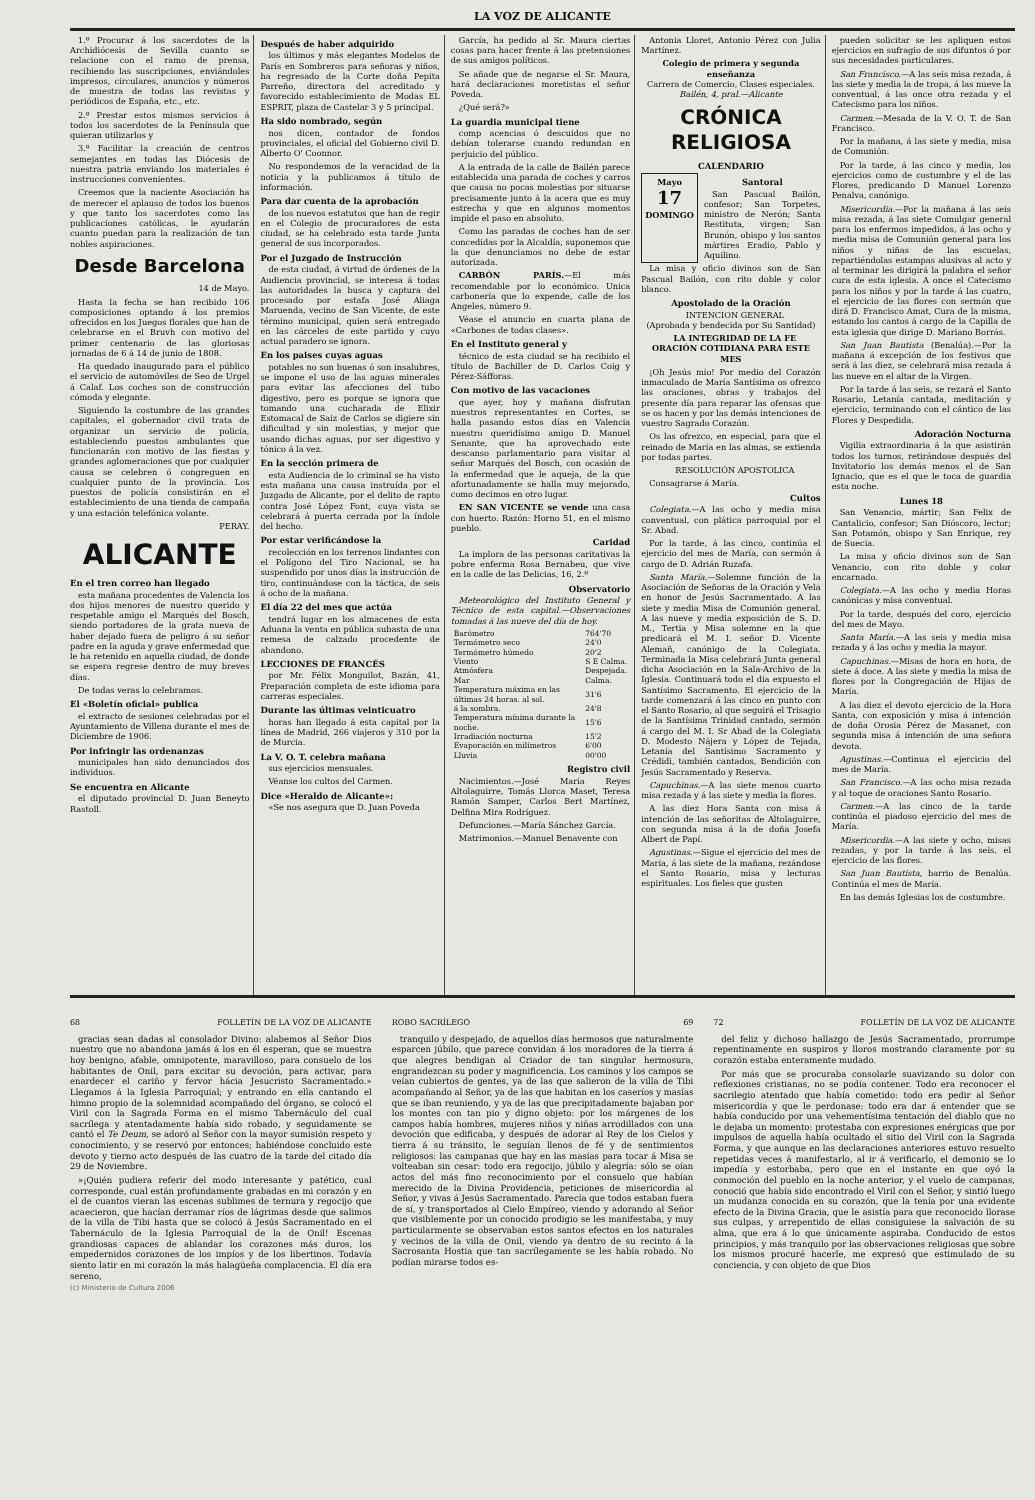LA VOZ DE ALICANTE
1.º Procurar á los sacerdotes de la Archidiócesis de Sevilla cuanto se relacione con el ramo de prensa, recibiendo las suscripciones, enviándoles impresos, circulares, anuncios y números de muestra de todas las revistas y periódicos de España, etc., etc.
2.º Prestar estos mismos servicios á todos los sacerdotes de la Península que quieran utilizarlos y
3.º Facilitar la creación de centros semejantes en todas las Diócesis de nuestra patria enviando los materiales é instrucciones convenientes.
Creemos que la naciente Asociación ha de merecer el aplauso de todos los buenos y que tanto los sacerdotes como las publicaciones católicas, le ayudarán cuanto puedan para la realización de tan nobles aspiraciones.
Desde Barcelona
14 de Mayo.
Hasta la fecha se han recibido 106 composiciones optando á los premios ofrecidos en los Juegos florales que han de celebrarse en el Bruvh con motivo del primer centenario de las gloriosas jornadas de 6 á 14 de junio de 1808.
Ha quedado inaugurado para el público el servicio de automóviles de Seo de Urgel á Calaf. Los coches son de construcción cómoda y elegante.
Siguiendo la costumbre de las grandes capitales, el gobernador civil trata de organizar un servicio de policía, estableciendo puestos ambulantes que funcionarán con motivo de las fiestas y grandes aglomeraciones que por cualquier causa se celebren ó congreguen en cualquier punto de la provincia. Los puestos de policía consistirán en el establecimiento de una tienda de campaña y una estación telefónica volante.
PERAY.
ALICANTE
En el tren correo han llegado
esta mañana procedentes de Valencia los dos hijos menores de nuestro querido y respetable amigo el Marqués del Bosch, siendo portadores de la grata nueva de haber dejado fuera de peligro á su señor padre en la aguda y grave enfermedad que le ha retenido en aquella ciudad, de donde se espera regrese dentro de muy breves días.
De todas veras lo celebramos.
El «Boletín oficial» publica
el extracto de sesiones celebradas por el Ayuntamiento de Villena durante el mes de Diciembre de 1906.
Por infringir las ordenanzas
municipales han sido denunciados dos individuos.
Se encuentra en Alicante
el diputado provincial D. Juan Beneyto Rastoll.
Después de haber adquirido
los últimos y más elegantes Modelos de París en Sombreros para señoras y niños, ha regresado de la Corte doña Pepita Parreño, directora del acreditado y favorecido establecimiento de Modas EL ESPRIT, plaza de Castelar 3 y 5 principal.
Ha sido nombrado, según
nos dicen, contador de fondos provinciales, el oficial del Gobierno civil D. Alberto O' Coonnor.
No respondemos de la veracidad de la noticia y la publicamos á título de información.
Para dar cuenta de la aprobación
de los nuevos estatutos que han de regir en el Colegio de procuradores de esta ciudad, se ha celebrado esta tarde Junta general de sus incorporados.
Por el Juzgado de Instrucción
de esta ciudad, á virtud de órdenes de la Audiencia provincial, se interesa á todas las autoridades la busca y captura del procesado por estafa José Aliaga Maruenda, vecino de San Vicente, de este término municipal, quien será entregado en las cárceles de este partido y cuyo actual paradero se ignora.
En los paises cuyas aguas
potables no son buenas ó son insalubres, se impone el uso de las aguas minerales para evitar las afecciones del tubo digestivo, pero es porque se ignora que tomando una cucharada de Elixir Estomacal de Saiz de Carlos se digiere sin dificultad y sin molestias, y mejor que usando dichas aguas, por ser digestivo y tónico á la vez.
En la sección primera de
esta Audiencia de lo criminal se ha visto esta mañana una causa instruída por el Juzgado de Alicante, por el delito de rapto contra José López Font, cuya vista se celebrará á puerta cerrada por la índole del hecho.
Por estar verificándose la
recolección en los terrenos lindantes con el Polígono del Tiro Nacional, se ha suspendido por unos días la instrucción de tiro, continuándose con la táctica, de seis á ocho de la mañana.
El día 22 del mes que actúa
tendrá lugar en los almacenes de esta Aduana la venta en pública subasta de una remesa de calzado procedente de abandono.
LECCIONES DE FRANCÉS
por Mr. Félix Monguilot, Bazán, 41, Preparación completa de este idioma para carreras especiales.
Durante las últimas veinticuatro
horas han llegado á esta capital por la línea de Madrid, 266 viajeros y 310 por la de Murcia.
La V. O. T. celebra mañana
sus ejercicios mensuales.
Véanse los cultos del Carmen.
Dice «Heraldo de Alicante»:
«Se nos asegura que D. Juan Poveda
García, ha pedido al Sr. Maura ciertas cosas para hacer frente á las pretensiones de sus amigos políticos.
Se añade que de negarse el Sr. Maura, hará declaraciones moretistas el señor Poveda.
¿Qué será?»
La guardia municipal tiene
comp acencias ó descuidos que no debían tolerarse cuando redundan en perjuicio del público.
A la entrada de la calle de Bailén parece establecida una parada de coches y carros que causa no pocas molestias por situarse precisamente junto á la acera que es muy estrecha y que en algunos momentos impide el paso en absoluto.
Como las paradas de coches han de ser concedidas por la Alcaldía, suponemos que la que denunciamos no debe de estar autorizada.
CARBÓN PARÍS.—El más recomendable por lo económico. Unica carbonería que lo expende, calle de los Angeles, número 9.
Véase el anuncio en cuarta plana de «Carbones de todas clases».
En el Instituto general y
técnico de esta ciudad se ha recibido el título de Bachiller de D. Carlos Coig y Pérez-Sáfforas.
Con motivo de las vacaciones
que ayer, hoy y mañana disfrutan nuestros representantes en Cortes, se halla pasando estos días en Valencia nuestro queridísimo amigo D. Manuel Senante, que ha aprovechado este descanso parlamentario para visitar al señor Marqués del Bosch, con ocasión de la enfermedad que le aqueja, de la que afortunadamente se halla muy mejorado, como decimos en otro lugar.
EN SAN VICENTE se vende una casa con huerto. Razón: Horno 51, en el mismo pueblo.
Caridad
La implora de las personas caritativas la pobre enferma Rosa Bernabeu, que vive en la calle de las Delicias, 16, 2.º
Observatorio
Meteorológico del Instituto General y Técnico de esta capital.—Observaciones tomadas á las nueve del día de hoy.
| Barómetro | 764'70 |
| Termómetro seco | 24'0 |
| Termómetro húmedo | 20'2 |
| Viento | S E Calma. |
| Atmósfera | Despejada. |
| Mar | Calma. |
| Temperatura máxima en las últimas 24 horas. al sol. | 31'6 |
| á la sombra. | 24'8 |
| Temperatura mínima durante la noche. | 15'6 |
| Irradiación nocturna | 15'2 |
| Evaporación en milímetros | 6'00 |
| Lluvia | 00'00 |
Registro civil
Nacimientos.—José María Reyes Altolaguirre, Tomás Llorca Maset, Teresa Ramón Samper, Carlos Bert Martínez, Delfina Mira Rodríguez.
Defunciones.—María Sánchez García.
Matrimonios.—Manuel Benavente con
Antonia Lloret, Antonio Pérez con Julia Martínez.
Colegio de primera y segunda enseñanza
Carrera de Comercio, Clases especiales.
Bailén, 4, pral.—Alicante
CRÓNICA RELIGIOSA
CALENDARIO
Mayo
17
DOMINGO
Santoral
San Pascual Bailón, confesor; San Torpetes, ministro de Nerón; Santa Restituta, virgen; San Brunón, obispo y los santos mártires Eradio, Pablo y Aquilino.
La misa y oficio divinos son de San Pascual Bailón, con rito doble y color blanco.
Apostolado de la Oración
INTENCION GENERAL
(Aprobada y bendecida por Su Santidad)
LA INTEGRIDAD DE LA FE
ORACIÓN COTIDIANA PARA ESTE MES
¡Oh Jesús mío! Por medio del Corazón inmaculado de María Santísima os ofrezco las oraciones, obras y trabajos del presente día para reparar las ofensas que se os hacen y por las demás intenciones de vuestro Sagrado Corazón.
Os las ofrezco, en especial, para que el reinado de María en las almas, se extienda por todas partes.
RESOLUCIÓN APOSTOLICA
Consagrarse á María.
Cultos
Colegiata.—A las ocho y media misa conventual, con plática parroquial por el Sr. Abad.
Por la tarde, á las cinco, continúa el ejercicio del mes de María, con sermón á cargo de D. Adrián Ruzafa.
Santa María.—Solemne función de la Asociación de Señoras de la Oración y Vela en honor de Jesús Sacramentado. A las siete y media Misa de Comunión general. A las nueve y media exposición de S. D. M., Tertia y Misa solemne en la que predicará el M. I. señor D. Vicente Alemañ, canónigo de la Colegiata. Terminada la Misa celebrará Junta general dicha Asociación en la Sala-Archivo de la Iglesia. Continuará todo el día expuesto el Santísimo Sacramento. El ejercicio de la tarde comenzará á las cinco en punto con el Santo Rosario, al que seguirá el Trisagio de la Santísima Trinidad cantado, sermón á cargo del M. I. Sr Abad de la Colegiata D. Modesto Nájera y López de Tejada, Letanía del Santísimo Sacramento y Crédidi, también cantados, Bendición con Jesús Sacramentado y Reserva.
Capuchinas.—A las siete menos cuarto misa rezada y á las siete y media la flores.
A las diez Hora Santa con misa á intención de las señoritas de Altolaguirre, con segunda misa á la de doña Josefa Albert de Papí.
Agustinas.—Sigue el ejercicio del mes de María, á las siete de la mañana, rezándose el Santo Rosario, misa y lecturas espirituales. Los fieles que gusten
pueden solicitar se les apliquen estos ejercicios en sufragio de sus difuntos ó por sus necesidades particulares.
San Francisco.—A las seis misa rezada, á las siete y media la de tropa, á las nueve la conventual, á las once otra rezada y el Catecismo para los niños.
Carmen.—Mesada de la V. O. T. de San Francisco.
Por la mañana, á las siete y media, misa de Comunión.
Por la tarde, á las cinco y media, los ejercicios como de costumbre y el de las Flores, predicando D Manuel Lorenzo Penalva, canónigo.
Misericordia.—Por la mañana á las seis misa rezada, á las siete Comulgar general para los enfermos impedidos, á las ocho y media misa de Comunión general para los niños y niñas de las escuelas, repartiéndolas estampas alusivas al acto y al terminar les dirigirá la palabra el señor cura de esta iglesia. A once el Catecismo para los niños y por la tarde á las cuatro, el ejercicio de las flores con sermón que dirá D. Francisco Amat, Cura de la misma, estando los cantos á cargo de la Capilla de esta iglesia que dirige D. Mariano Borrás.
San Juan Bautista (Benalúa).—Por la mañana á excepción de los festivos que será á las diez, se celebrará misa rezada á las nueve en el altar de la Virgen.
Por la tarde á las seis, se rezará el Santo Rosario, Letanía cantada, meditación y ejercicio, terminando con el cántico de las Flores y Despedida.
Adoración Nocturna
Vigilia extraordinaria á la que asistirán todos los turnos, retirándose después del Invitatorio los demás menos el de San Ignacio, que es el que le toca de guardia esta noche.
Lunes 18
San Venancio, mártir; San Felix de Cantalicio, confesor; San Dióscoro, lector; San Potamón, obispo y San Enrique, rey de Suecia.
La misa y oficio divinos son de San Venancio, con rito doble y color encarnado.
Colegiata.—A las ocho y media Horas canónicas y misa conventual.
Por la tarde, después del coro, ejercicio del mes de Mayo.
Santa María.—A las seis y media misa rezada y á las ocho y media la mayor.
Capuchinas.—Misas de hora en hora, de siete á doce. A las siete y media la misa de flores por la Congregación de Hijas de María.
A las diez el devoto ejercicio de la Hora Santa, con exposición y misa á intención de doña Orosia Pérez de Masanet, con segunda misa á intención de una señora devota.
Agustinas.—Continua el ejercicio del mes de María.
San Francisco.—A las ocho misa rezada y al toque de oraciones Santo Rosario.
Carmen.—A las cinco de la tarde continúa el piadoso ejercicio del mes de María.
Misericordia.—A las siete y ocho, misas rezadas, y por la tarde á las seis, el ejercicio de las flores.
San Juan Bautista, barrio de Benalúa. Continúa el mes de María.
En las demás Iglesias los de costumbre.
68 FOLLETÍN DE LA VOZ DE ALICANTE
gracias sean dadas al consolador Divino: alabemos al Señor Dios nuestro que no abandona jamás á los en él esperan, que se muestra hoy benigno, afable, omnipotente, maravilloso, para consuelo de los habitantes de Onil, para excitar su devoción, para activar, para enardecer el cariño y fervor hácia Jesucristo Sacramentado.» Llegamos á la Iglesia Parroquial; y entrando en ella cantando el himno propio de la solemnidad acompañado del órgano, se colocó el Viril con la Sagrada Forma en el mismo Tabernáculo del cual sacrílega y atentadamente había sido robado, y seguidamente se cantó el Te Deum, se adoró al Señor con la mayor sumisión respeto y conocimiento, y se reservó por entonces; habiéndose concluido este devoto y tierno acto después de las cuatro de la tarde del citado día 29 de Noviembre.
»¡Quién pudiera referir del modo interesante y patético, cual corresponde, cual están profundamente grabadas en mi corazón y en el de cuantos vieran las escenas sublimes de ternura y regocijo que acaecieron, que hacían derramar ríos de lágrimas desde que salimos de la villa de Tibi hasta que se colocó á Jesús Sacramentado en el Tabernáculo de la Iglesia Parroquial de la de Onil! Escenas grandiosas capaces de ablandar los corazones más duros, los empedernidos corazones de los impíos y de los libertinos. Todavía siento latir en mi corazón la más halagüeña complacencia. El día era sereno,
ROBO SACRÍLEGO 69
tranquilo y despejado, de aquellos días hermosos que naturalmente esparcen júbilo, que parece convidan á los moradores de la tierra á que alegres bendigan al Criador de tan singular hermosura, engrandezcan su poder y magnificencia. Los caminos y los campos se veían cubiertos de gentes, ya de las que salieron de la villa de Tibi acompañando al Señor, ya de las que habitan en los caseríos y masías que se iban reuniendo, y ya de las que precipitadamente bajaban por los montes con tan pio y digno objeto: por los márgenes de los campos había hombres, mujeres niños y niñas arrodillados con una devoción que edificaba, y después de adorar al Rey de los Cielos y tierra á su tránsito, le seguían llenos de fé y de sentimientos religiosos: las campanas que hay en las masías para tocar á Misa se volteaban sin cesar: todo era regocijo, júbilo y alegría: sólo se oían actos del más fino reconocimiento por el consuelo que habían merecido de la Divina Providencia, peticiones de misericordia al Señor, y vivas á Jesús Sacramentado. Parecía que todos estaban fuera de sí, y transportados al Cielo Empíreo, viendo y adorando al Señor que visiblemente por un conocido prodigio se les manifestaba, y muy particularmente se observaban estos santos efectos en los naturales y vecinos de la villa de Onil, viendo ya dentro de su recinto á la Sacrosanta Hostia que tan sacrílegamente se les había robado. No podían mirarse todos es-
72 FOLLETÍN DE LA VOZ DE ALICANTE
del feliz y dichoso hallazgo de Jesús Sacramentado, prorrumpe repentinamente en suspiros y lloros mostrando claramente por su corazón estaba enteramente mudado.
Por más que se procuraba consolarle suavizando su dolor con reflexiones cristianas, no se podía contener. Todo era reconocer el sacrilegio atentado que había cometido: todo era pedir al Señor misericordia y que le perdonase: todo era dar á entender que se había conducido por una vehementísima tentación del diablo que no le dejaba un momento: protestaba con expresiones enérgicas que por impulsos de aquella había ocultado el sitio del Viril con la Sagrada Forma, y que aunque en las declaraciones anteriores estuvo resuelto repetidas veces á manifestarlo, al ir á verificarlo, el demonio se lo impedía y estorbaba, pero que en el instante en que oyó la conmoción del pueblo en la noche anterior, y el vuelo de campanas, conoció que había sido encontrado el Viril con el Señor, y sintió luego un mudanza conocida en su corazón, que la tenía por una evidente efecto de la Divina Gracia, que le asistía para que reconocido llorase sus culpas, y arrepentido de ellas consiguiese la salvación de su alma, que era á lo que únicamente aspiraba. Conducido de estos principios, y más tranquilo por las observaciones religiosas que sobre los mismos procuré hacerle, me expresó que estimulado de su conciencia, y con objeto de que Dios
(c) Ministerio de Cultura 2006